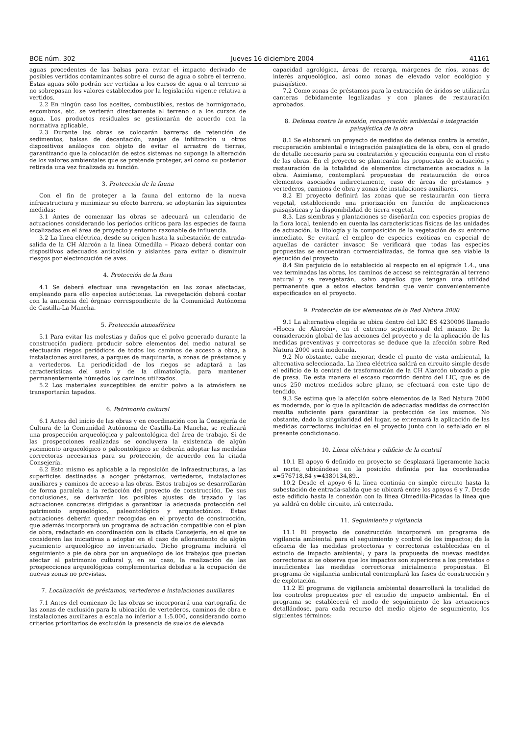BOE núm. 302 Jueves 16 diciembre 2004 41161
aguas procedentes de las balsas para evitar el impacto derivado de posibles vertidos contaminantes sobre el curso de agua o sobre el terreno. Estas aguas sólo podrán ser vertidas a los cursos de agua o al terreno si no sobrepasan los valores establecidos por la legislación vigente relativa a vertidos.
2.2 En ningún caso los aceites, combustibles, restos de hormigonado, escombros, etc. se verterán directamente al terreno o a los cursos de agua. Los productos residuales se gestionarán de acuerdo con la normativa aplicable.
2.3 Durante las obras se colocarán barreras de retención de sedimentos, balsas de decantación, zanjas de infiltración u otros dispositivos análogos con objeto de evitar el arrastre de tierras, garantizando que la colocación de estos sistemas no suponga la alteración de los valores ambientales que se pretende proteger, así como su posterior retirada una vez finalizada su función.
3. Protección de la fauna
Con el fin de proteger a la fauna del entorno de la nueva infraestructura y minimizar su efecto barrera, se adoptarán las siguientes medidas:
3.1 Antes de comenzar las obras se adecuará un calendario de actuaciones considerando los períodos críticos para las especies de fauna localizadas en el área de proyecto y entorno razonable de influencia.
3.2 La línea eléctrica, desde su origen hasta la subestación de entrada-salida de la CH Alarcón a la línea Olmedilla – Picazo deberá contar con dispositivos adecuados anticolisión y aislantes para evitar o disminuir riesgos por electrocución de aves.
4. Protección de la flora
4.1 Se deberá efectuar una revegetación en las zonas afectadas, empleando para ello especies autóctonas. La revegetación deberá contar con la anuencia del órgnao correspondiente de la Comunidad Autónoma de Castilla-La Mancha.
5. Protección atmosférica
5.1 Para evitar las molestias y daños que el polvo generado durante la construcción pudiera producir sobre elementos del medio natural se efectuarán riegos periódicos de todos los caminos de acceso a obra, a instalaciones auxiliares, a parques de maquinaria, a zonas de préstamos y a vertederos. La periodicidad de los riegos se adaptará a las características del suelo y de la climatología, para mantener permanentemente húmedos los caminos utilizados.
5.2 Los materiales susceptibles de emitir polvo a la atmósfera se transportarán tapados.
6. Patrimonio cultural
6.1 Antes del inicio de las obras y en coordinación con la Consejería de Cultura de la Comunidad Autónoma de Castilla-La Mancha, se realizará una prospección arqueológica y paleontológica del área de trabajo. Si de las prospecciones realizadas se concluyera la existencia de algún yacimiento arqueológico o paleontológico se deberán adoptar las medidas correctoras necesarias para su protección, de acuerdo con la citada Consejería.
6.2 Esto mismo es aplicable a la reposición de infraestructuras, a las superficies destinadas a acoger préstamos, vertederos, instalaciones auxiliares y caminos de acceso a las obras. Estos trabajos se desarrollarán de forma paralela a la redacción del proyecto de construcción. De sus conclusiones, se derivarán los posibles ajustes de trazado y las actuaciones concretas dirigidas a garantizar la adecuada protección del patrimonio arqueológico, paleontológico y arquitectónico. Estas actuaciones deberán quedar recogidas en el proyecto de construcción, que además incorporará un programa de actuación compatible con el plan de obra, redactado en coordinación con la citada Consejería, en el que se consideren las iniciativas a adoptar en el caso de afloramiento de algún yacimiento arqueológico no inventariado. Dicho programa incluirá el seguimiento a pie de obra por un arqueólogo de los trabajos que puedan afectar al patrimonio cultural y, en su caso, la realización de las prospecciones arqueológicas complementarias debidas a la ocupación de nuevas zonas no previstas.
7. Localización de préstamos, vertederos e instalaciones auxiliares
7.1 Antes del comienzo de las obras se incorporará una cartografía de las zonas de exclusión para la ubicación de vertederos, caminos de obra e instalaciones auxiliares a escala no inferior a 1:5.000, considerando como criterios prioritarios de exclusión la presencia de suelos de elevada
capacidad agrológica, áreas de recarga, márgenes de ríos, zonas de interés arqueológico, así como zonas de elevado valor ecológico y paisajístico.
7.2 Como zonas de préstamos para la extracción de áridos se utilizarán canteras debidamente legalizadas y con planes de restauración aprobados.
8. Defensa contra la erosión, recuperación ambiental e integración paisajística de la obra
8.1 Se elaborará un proyecto de medidas de defensa contra la erosión, recuperación ambiental e integración paisajística de la obra, con el grado de detalle necesario para su contratación y ejecución conjunta con el resto de las obras. En el proyecto se plantearán las propuestas de actuación y restauración de la totalidad de elementos directamente asociados a la obra. Asimismo, contemplará propuestas de restauración de otros elementos asociados indirectamente, caso de áreas de préstamos y vertederos, caminos de obra y zonas de instalaciones auxiliares.
8.2 El proyecto definirá las zonas que se restaurarán con tierra vegetal, estableciendo una priorización en función de implicaciones paisajísticas y la disponibilidad de tierra vegetal.
8.3. Las siembras y plantaciones se diseñarán con especies propias de la flora local, teniendo en cuenta las características físicas de las unidades de actuación, la litología y la composición de la vegetación de su entorno inmediato. Se evitará el empleo de especies exóticas en especial de aquellas de carácter invasor. Se verificará que todas las especies propuestas se encuentran cormercializadas, de forma que sea viable la ejecución del proyecto.
8.4 Sin perjuicio de lo establecido al respecto en el epígrafe 1.4., una vez terminadas las obras, los caminos de acceso se reintegrarán al terreno natural y se revegetarán, salvo aquellos que tengan una utilidad permanente que a estos efectos tendrán que venir convenientemente especificados en el proyecto.
9. Protección de los elementos de la Red Natura 2000
9.1 La alternativa elegida se ubica dentro del LIC ES 4230006 llamado «Hoces de Alarcón», en el extremo septentrional del mismo. De la consideración global de las acciones del proyecto y de la aplicación de las medidas preventivas y correctoras se deduce que la afección sobre Red Natura 2000 será moderada.
9.2 No obstante, cabe mejorar, desde el punto de vista ambiental, la alternativa seleccionada. La línea eléctrica saldrá en circuito simple desde el edificio de la central de trasformación de la CH Alarcón ubicado a pie de presa. De esta manera el escaso recorrido dentro del LIC, que es de unos 250 metros medidos sobre plano, se efectuará con este tipo de tendido.
9.3 Se estima que la afección sobre elementos de la Red Natura 2000 es moderada, por lo que la aplicación de adecuadas medidas de corrección resulta suficiente para garantizar la protección de los mismos. No obstante, dado la singularidad del lugar, se extremará la aplicación de las medidas correctoras incluidas en el proyecto junto con lo señalado en el presente condicionado.
10. Línea eléctrica y edificio de la central
10.1 El apoyo 6 definido en proyecto se desplazará ligeramente hacia al norte, ubicándose en la posición definida por las coordenadas x=576718,84 y=4380134,89..
10.2 Desde el apoyo 6 la línea continúa en simple circuito hasta la subestación de entrada-salida que se ubicará entre los apoyos 6 y 7. Desde este edificio hasta la conexión con la línea Olmedilla-Picadas la línea que ya saldrá en doble circuito, irá enterrada.
11. Seguimiento y vigilancia
11.1 El proyecto de construcción incorporará un programa de vigilancia ambiental para el seguimiento y control de los impactos; de la eficacia de las medidas protectoras y correctoras establecidas en el estudio de impacto ambiental; y para la propuesta de nuevas medidas correctoras si se observa que los impactos son superiores a los previstos o insuficientes las medidas correctoras inicialmente propuestas. El programa de vigilancia ambiental contemplará las fases de construcción y de explotación.
11.2 El programa de vigilancia ambiental desarrollará la totalidad de los controles propuestos por el estudio de impacto ambiental. En el programa se establecerá el modo de seguimiento de las actuaciones detallándose, para cada recurso del medio objeto de seguimiento, los siguientes términos: